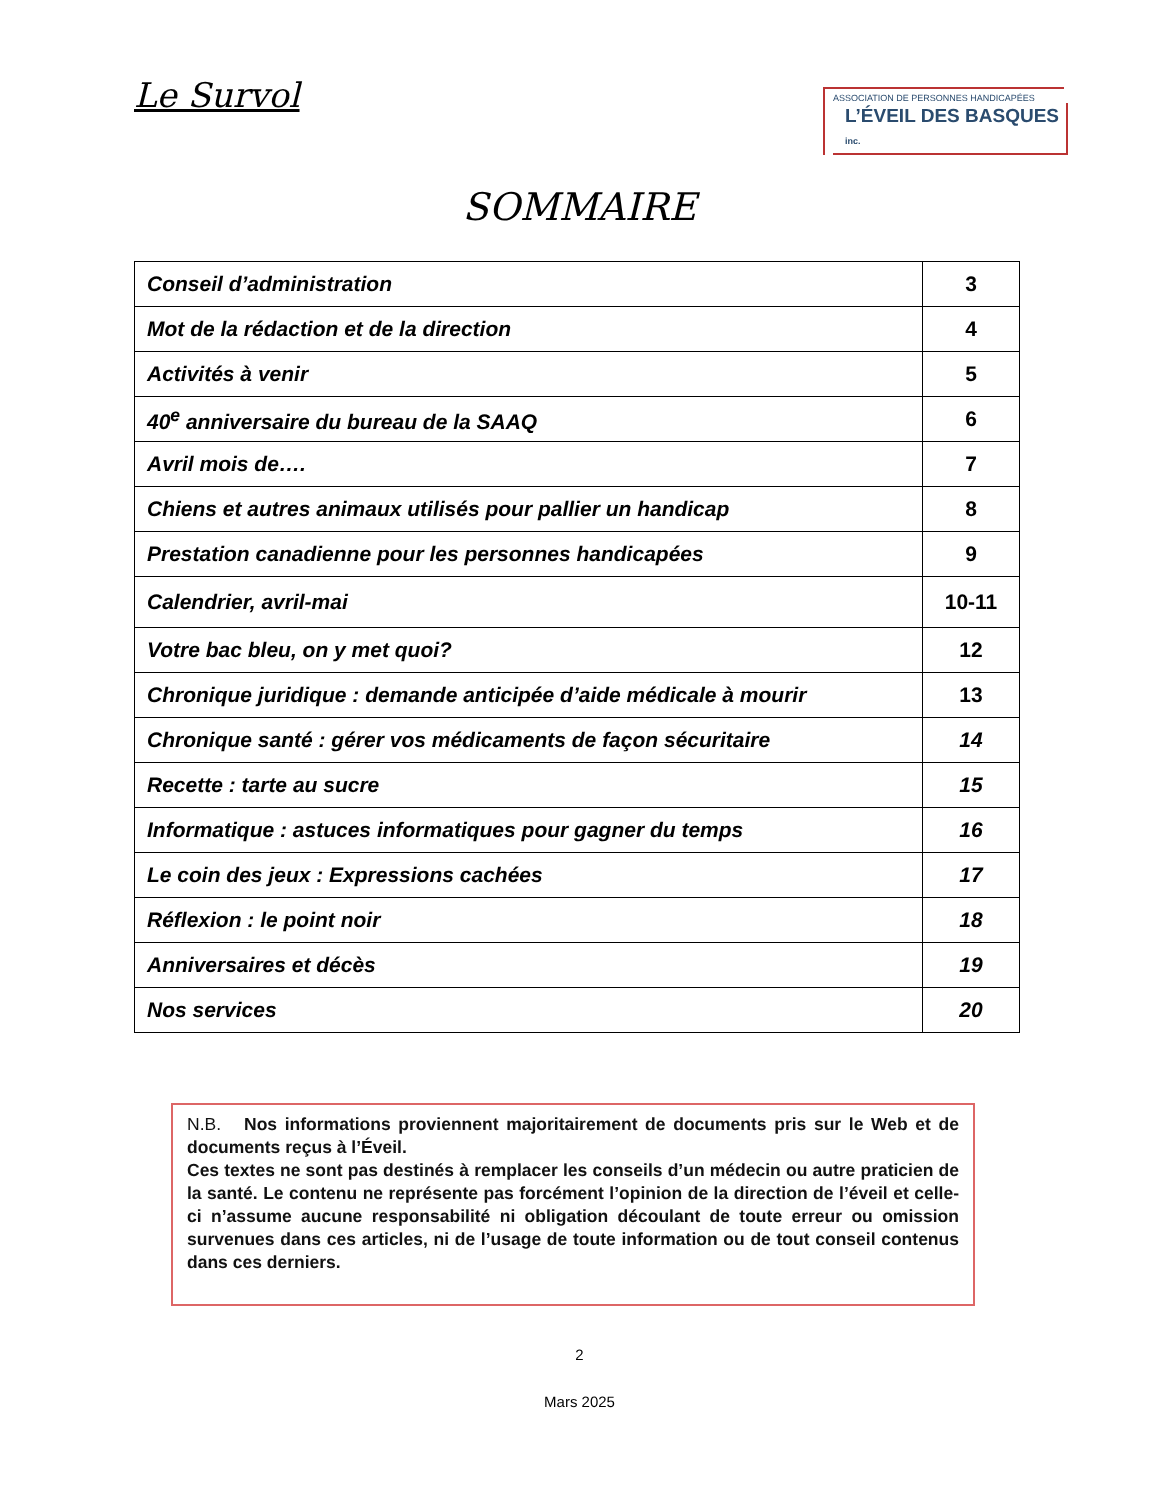Le Survol
ASSOCIATION DE PERSONNES HANDICAPÉES
L’ÉVEIL DES BASQUES inc.
SOMMAIRE
| Conseil d’administration | 3 |
| Mot de la rédaction et de la direction | 4 |
| Activités à venir | 5 |
| 40<sup>e</sup> anniversaire du bureau de la SAAQ | 6 |
| Avril mois de…. | 7 |
| Chiens et autres animaux utilisés pour pallier un handicap | 8 |
| Prestation canadienne pour les personnes handicapées | 9 |
| Calendrier, avril-mai | 10-11 |
| Votre bac bleu, on y met quoi? | 12 |
| Chronique juridique : demande anticipée d’aide médicale à mourir | 13 |
| Chronique santé : gérer vos médicaments de façon sécuritaire | 14 |
| Recette : tarte au sucre | 15 |
| Informatique : astuces informatiques pour gagner du temps | 16 |
| Le coin des jeux : Expressions cachées | 17 |
| Réflexion : le point noir | 18 |
| Anniversaires et décès | 19 |
| Nos services | 20 |
N.B. Nos informations proviennent majoritairement de documents pris sur le Web et de documents reçus à l’Éveil.
Ces textes ne sont pas destinés à remplacer les conseils d’un médecin ou autre praticien de la santé. Le contenu ne représente pas forcément l’opinion de la direction de l’éveil et celle-ci n’assume aucune responsabilité ni obligation découlant de toute erreur ou omission survenues dans ces articles, ni de l’usage de toute information ou de tout conseil contenus dans ces derniers.
2
Mars 2025